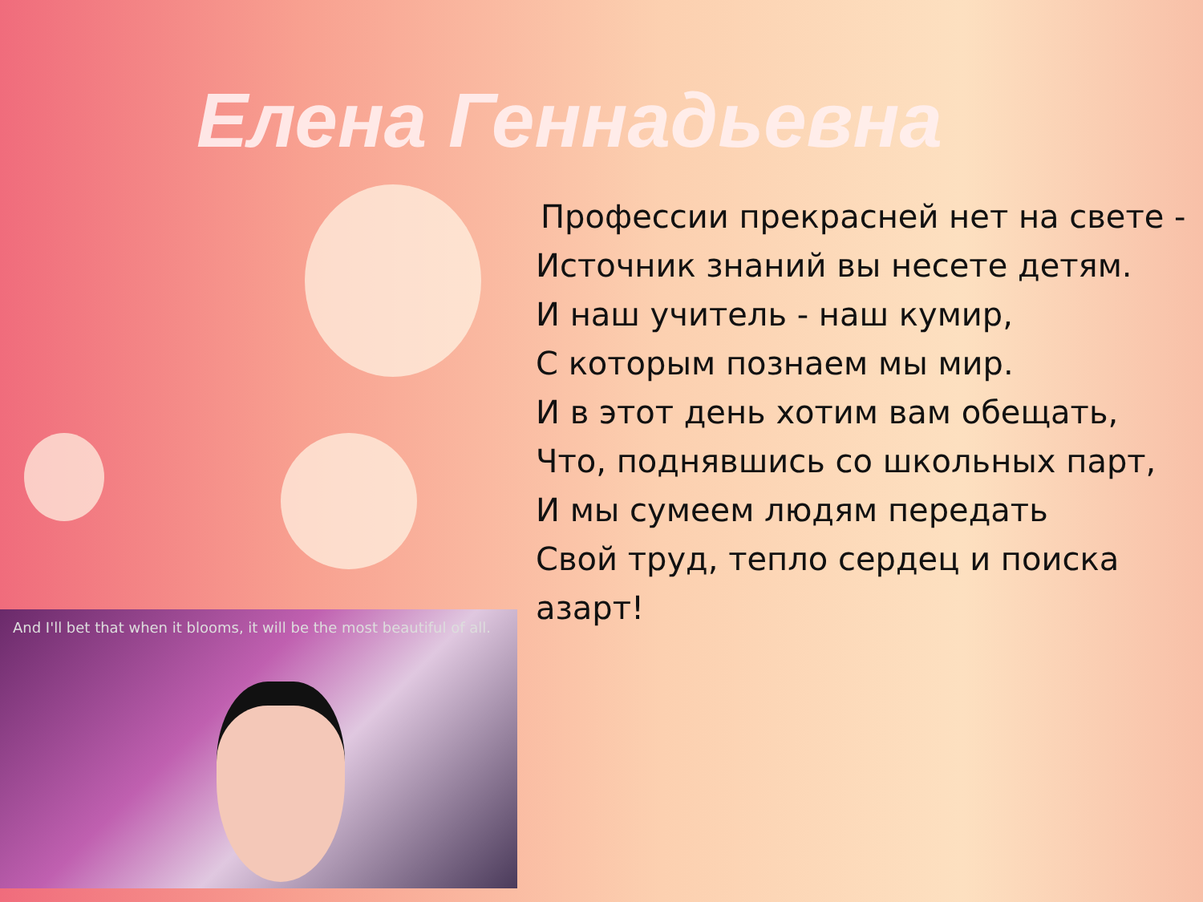Елена Геннадьевна
Профессии прекрасней нет на свете -
Источник знаний вы несете детям.
И наш учитель - наш кумир,
С которым познаем мы мир.
И в этот день хотим вам обещать,
Что, поднявшись со школьных парт,
И мы сумеем людям передать
Свой труд, тепло сердец и поиска
азарт!
And I'll bet that when it blooms, it will be the most beautiful of all.